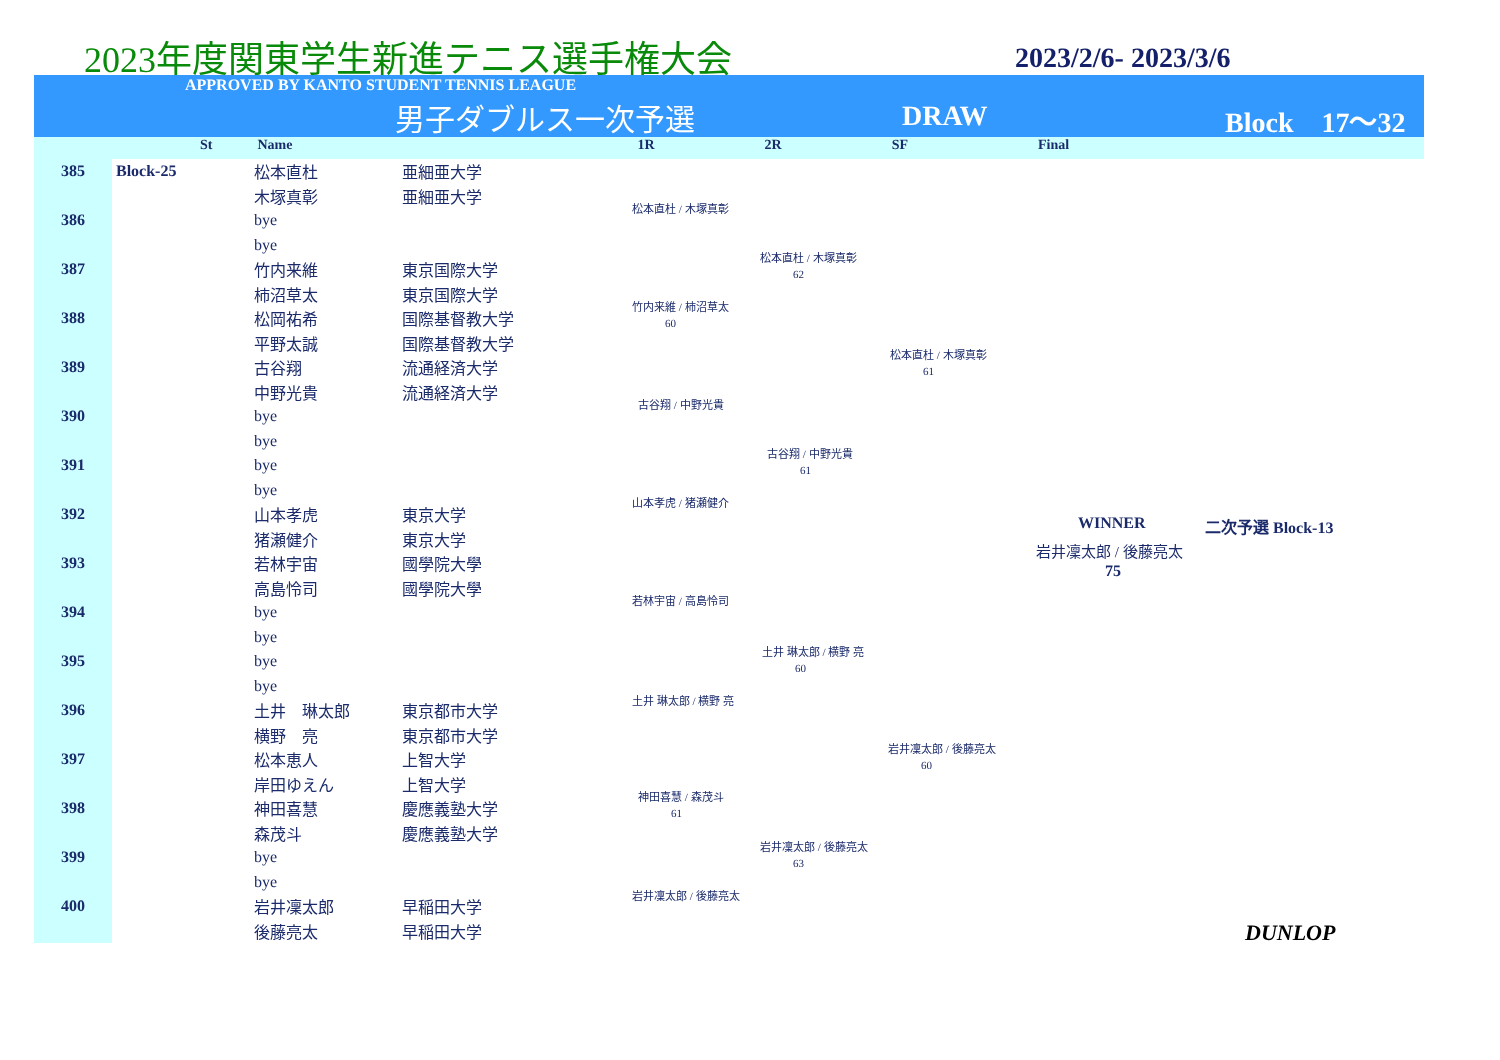2023年度関東学生新進テニス選手権大会
2023/2/6- 2023/3/6
APPROVED BY KANTO STUDENT TENNIS LEAGUE
男子ダブルス一次予選 DRAW Block　17〜32
St Name 1R 2R SF Final
| 385 | Block-25 | 松本直杜 | 亜細亜大学 |
| | | 木塚真彰 | 亜細亜大学 |
| 386 | | bye | |
| | | bye | |
| 387 | | 竹内来維 | 東京国際大学 |
| | | 柿沼草太 | 東京国際大学 |
| 388 | | 松岡祐希 | 国際基督教大学 |
| | | 平野太誠 | 国際基督教大学 |
| 389 | | 古谷翔 | 流通経済大学 |
| | | 中野光貴 | 流通経済大学 |
| 390 | | bye | |
| | | bye | |
| 391 | | bye | |
| | | bye | |
| 392 | | 山本孝虎 | 東京大学 |
| | | 猪瀬健介 | 東京大学 |
| 393 | | 若林宇宙 | 國學院大學 |
| | | 高島怜司 | 國學院大學 |
| 394 | | bye | |
| | | bye | |
| 395 | | bye | |
| | | bye | |
| 396 | | 土井 琳太郎 | 東京都市大学 |
| | | 横野 亮 | 東京都市大学 |
| 397 | | 松本恵人 | 上智大学 |
| | | 岸田ゆえん | 上智大学 |
| 398 | | 神田喜慧 | 慶應義塾大学 |
| | | 森茂斗 | 慶應義塾大学 |
| 399 | | bye | |
| | | bye | |
| 400 | | 岩井凜太郎 | 早稲田大学 |
| | | 後藤亮太 | 早稲田大学 |
松本直杜 / 木塚真彰
松本直杜 / 木塚真彰
　　　62
竹内来維 / 柿沼草太
　　　60
松本直杜 / 木塚真彰
　　　61
古谷翔 / 中野光貴
古谷翔 / 中野光貴
　　　61
山本孝虎 / 猪瀬健介
WINNER 二次予選 Block-13
岩井凜太郎 / 後藤亮太
75
若林宇宙 / 高島怜司
土井 琳太郎 / 横野 亮
　　　60
土井 琳太郎 / 横野 亮
岩井凜太郎 / 後藤亮太
　　　60
神田喜慧 / 森茂斗
　　　61
岩井凜太郎 / 後藤亮太
　　　63
岩井凜太郎 / 後藤亮太
DUNLOP